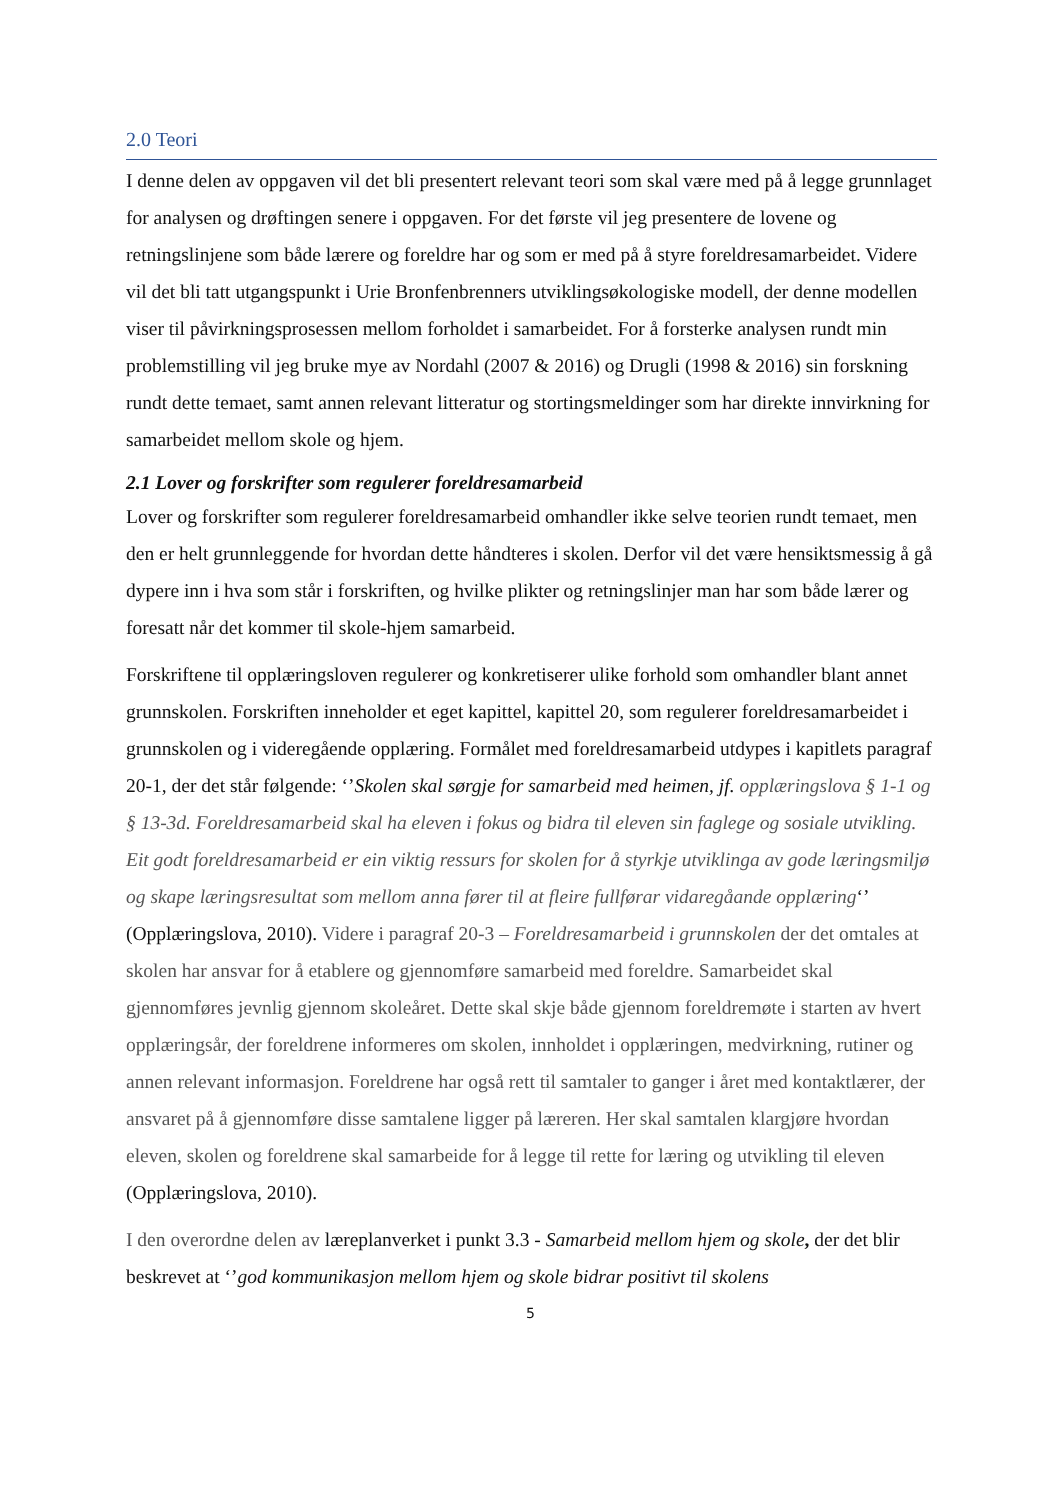2.0 Teori
I denne delen av oppgaven vil det bli presentert relevant teori som skal være med på å legge grunnlaget for analysen og drøftingen senere i oppgaven. For det første vil jeg presentere de lovene og retningslinjene som både lærere og foreldre har og som er med på å styre foreldresamarbeidet. Videre vil det bli tatt utgangspunkt i Urie Bronfenbrenners utviklingsøkologiske modell, der denne modellen viser til påvirkningsprosessen mellom forholdet i samarbeidet. For å forsterke analysen rundt min problemstilling vil jeg bruke mye av Nordahl (2007 & 2016) og Drugli (1998 & 2016) sin forskning rundt dette temaet, samt annen relevant litteratur og stortingsmeldinger som har direkte innvirkning for samarbeidet mellom skole og hjem.
2.1 Lover og forskrifter som regulerer foreldresamarbeid
Lover og forskrifter som regulerer foreldresamarbeid omhandler ikke selve teorien rundt temaet, men den er helt grunnleggende for hvordan dette håndteres i skolen. Derfor vil det være hensiktsmessig å gå dypere inn i hva som står i forskriften, og hvilke plikter og retningslinjer man har som både lærer og foresatt når det kommer til skole-hjem samarbeid.
Forskriftene til opplæringsloven regulerer og konkretiserer ulike forhold som omhandler blant annet grunnskolen. Forskriften inneholder et eget kapittel, kapittel 20, som regulerer foreldresamarbeidet i grunnskolen og i videregående opplæring. Formålet med foreldresamarbeid utdypes i kapitlets paragraf 20-1, der det står følgende: ‘’Skolen skal sørgje for samarbeid med heimen, jf. opplæringslova § 1-1 og § 13-3d. Foreldresamarbeid skal ha eleven i fokus og bidra til eleven sin faglege og sosiale utvikling. Eit godt foreldresamarbeid er ein viktig ressurs for skolen for å styrkje utviklinga av gode læringsmiljø og skape læringsresultat som mellom anna fører til at fleire fullførar vidaregåande opplæring‘’ (Opplæringslova, 2010). Videre i paragraf 20-3 – Foreldresamarbeid i grunnskolen der det omtales at skolen har ansvar for å etablere og gjennomføre samarbeid med foreldre. Samarbeidet skal gjennomføres jevnlig gjennom skoleåret. Dette skal skje både gjennom foreldremøte i starten av hvert opplæringsår, der foreldrene informeres om skolen, innholdet i opplæringen, medvirkning, rutiner og annen relevant informasjon. Foreldrene har også rett til samtaler to ganger i året med kontaktlærer, der ansvaret på å gjennomføre disse samtalene ligger på læreren. Her skal samtalen klargjøre hvordan eleven, skolen og foreldrene skal samarbeide for å legge til rette for læring og utvikling til eleven (Opplæringslova, 2010).
I den overordne delen av læreplanverket i punkt 3.3 - Samarbeid mellom hjem og skole, der det blir beskrevet at ‘’god kommunikasjon mellom hjem og skole bidrar positivt til skolens
5